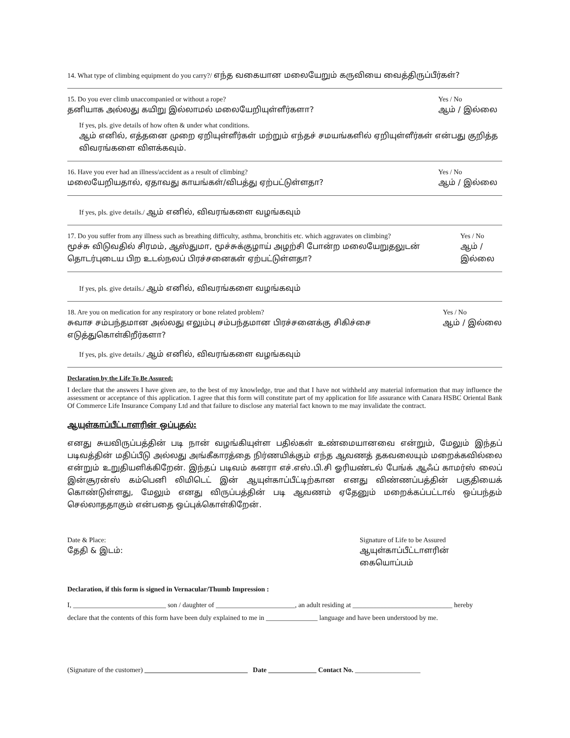14. What type of climbing equipment do you carry?/ எந்த வகையான மலையேறும் கருவியை வைத்திருப்பீர்கள்?
15. Do you ever climb unaccompanied or without a rope?
தனியாக அல்லது கயிறு இல்லாமல் மலையேறியுள்ளீர்களா?
Yes / No
ஆம் / இல்லை
If yes, pls. give details of how often & under what conditions.
ஆம் எனில், எத்தனை முறை ஏறியுள்ளீர்கள் மற்றும் எந்தச் சமயங்களில் ஏறியுள்ளீர்கள் என்பது குறித்த விவரங்களை விளக்கவும்.
16. Have you ever had an illness/accident as a result of climbing?
மலையேறியதால், ஏதாவது காயங்கள்/விபத்து ஏற்பட்டுள்ளதா?
Yes / No
ஆம் / இல்லை
If yes, pls. give details./ ஆம் எனில், விவரங்களை வழங்கவும்
17. Do you suffer from any illness such as breathing difficulty, asthma, bronchitis etc. which aggravates on climbing?
மூச்சு விடுவதில் சிரமம், ஆஸ்துமா, மூச்சுக்குழாய் அழற்சி போன்ற மலையேறுதலுடன் தொடர்புடைய பிற உடல்நலப் பிரச்சனைகள் ஏற்பட்டுள்ளதா?
Yes / No
ஆம் / இல்லை
If yes, pls. give details./ ஆம் எனில், விவரங்களை வழங்கவும்
18. Are you on medication for any respiratory or bone related problem?
சுவாச சம்பந்தமான அல்லது எலும்பு சம்பந்தமான பிரச்சனைக்கு சிகிச்சை எடுத்துகொள்கிறீர்களா?
Yes / No
ஆம் / இல்லை
If yes, pls. give details./ ஆம் எனில், விவரங்களை வழங்கவும்
Declaration by the Life To Be Assured:
I declare that the answers I have given are, to the best of my knowledge, true and that I have not withheld any material information that may influence the assessment or acceptance of this application. I agree that this form will constitute part of my application for life assurance with Canara HSBC Oriental Bank Of Commerce Life Insurance Company Ltd and that failure to disclose any material fact known to me may invalidate the contract.
ஆயுள்காப்பீட்டாளரின் ஒப்புதல்:
எனது சுயவிருப்பத்தின் படி நான் வழங்கியுள்ள பதில்கள் உண்மையானவை என்றும், மேலும் இந்தப் படிவத்தின் மதிப்பீடு அல்லது அங்கீகாரத்தை நிர்ணயிக்கும் எந்த ஆவணத் தகவலையும் மறைக்கவில்லை என்றும் உறுதியளிக்கிறேன். இந்தப் படிவம் கனரா எச்.எஸ்.பி.சி ஓரியண்டல் பேங்க் ஆஃப் காமர்ஸ் லைப் இன்சூரன்ஸ் கம்பெனி லிமிடெட் இன் ஆயுள்காப்பீட்டிற்கான எனது விண்ணப்பத்தின் பகுதியைக் கொண்டுள்ளது, மேலும் எனது விருப்பத்தின் படி ஆவணம் ஏதேனும் மறைக்கப்பட்டால் ஒப்பந்தம் செல்லாததாகும் என்பதை ஒப்புக்கொள்கிறேன்.
Date & Place:
தேதி & இடம்:
Signature of Life to be Assured
ஆயுள்காப்பீட்டாளரின் கையொப்பம்
Declaration, if this form is signed in Vernacular/Thumb Impression :
I, ___________________________ son / daughter of _______________________, an adult residing at _____________________________ hereby
declare that the contents of this form have been duly explained to me in _______________ language and have been understood by me.
(Signature of the customer) ______________________________ Date ______________ Contact No. ___________________